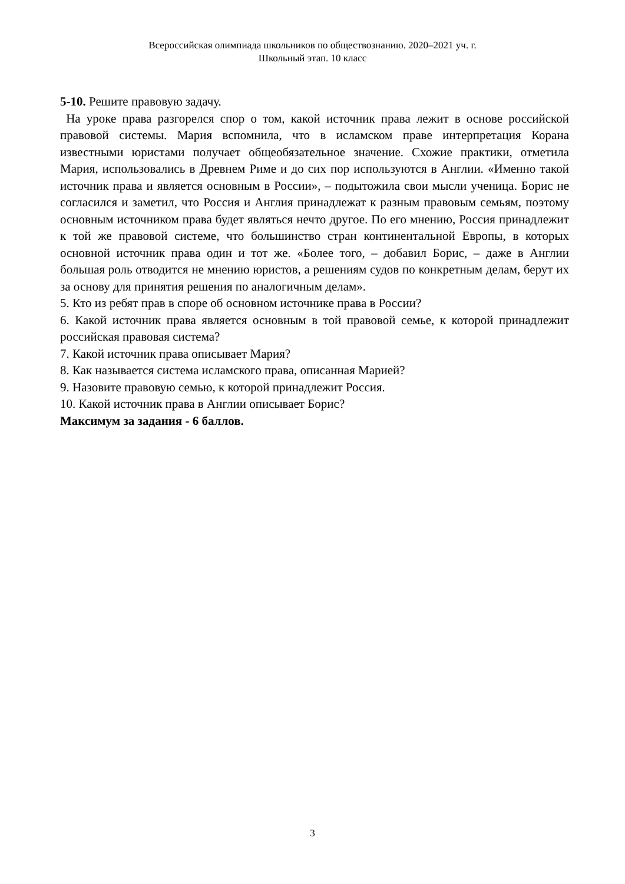Всероссийская олимпиада школьников по обществознанию. 2020–2021 уч. г.
Школьный этап. 10 класс
5-10. Решите правовую задачу.
На уроке права разгорелся спор о том, какой источник права лежит в основе российской правовой системы. Мария вспомнила, что в исламском праве интерпретация Корана известными юристами получает общеобязательное значение. Схожие практики, отметила Мария, использовались в Древнем Риме и до сих пор используются в Англии. «Именно такой источник права и является основным в России», – подытожила свои мысли ученица. Борис не согласился и заметил, что Россия и Англия принадлежат к разным правовым семьям, поэтому основным источником права будет являться нечто другое. По его мнению, Россия принадлежит к той же правовой системе, что большинство стран континентальной Европы, в которых основной источник права один и тот же. «Более того, – добавил Борис, – даже в Англии большая роль отводится не мнению юристов, а решениям судов по конкретным делам, берут их за основу для принятия решения по аналогичным делам».
5. Кто из ребят прав в споре об основном источнике права в России?
6. Какой источник права является основным в той правовой семье, к которой принадлежит российская правовая система?
7. Какой источник права описывает Мария?
8. Как называется система исламского права, описанная Марией?
9. Назовите правовую семью, к которой принадлежит Россия.
10. Какой источник права в Англии описывает Борис?
Максимум за задания - 6 баллов.
3